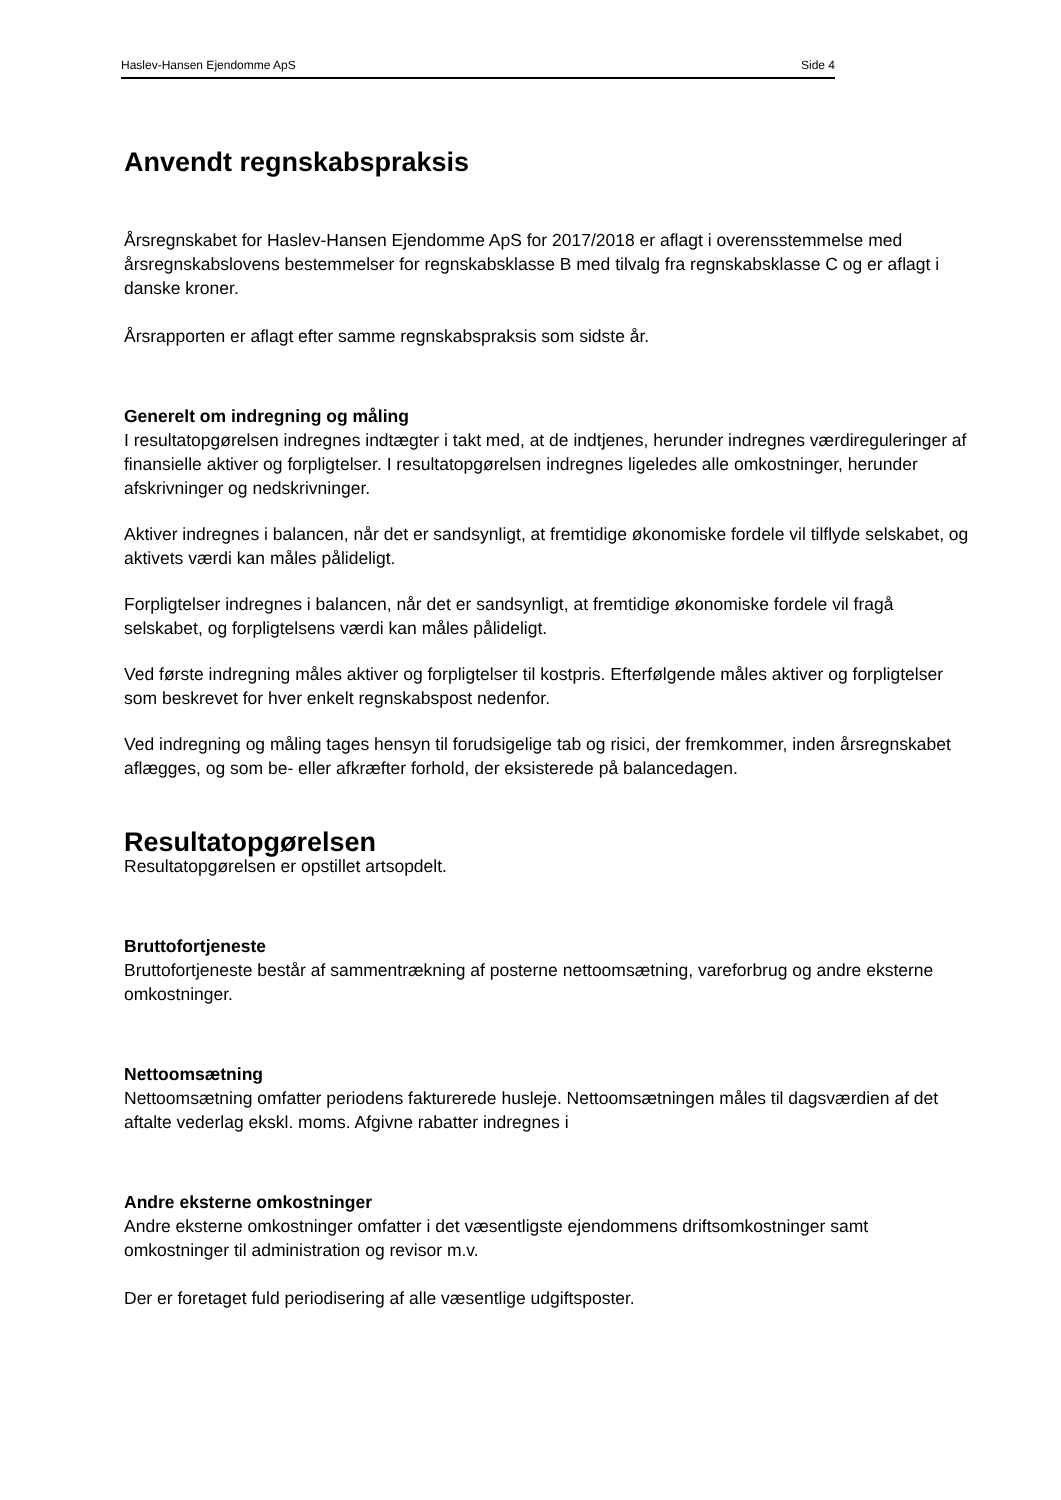Haslev-Hansen Ejendomme ApS Side 4
Anvendt regnskabspraksis
Årsregnskabet for Haslev-Hansen Ejendomme ApS for 2017/2018 er aflagt i overensstemmelse med årsregnskabslovens bestemmelser for regnskabsklasse B med tilvalg fra regnskabsklasse C og er aflagt i danske kroner.
Årsrapporten er aflagt efter samme regnskabspraksis som sidste år.
Generelt om indregning og måling
I resultatopgørelsen indregnes indtægter i takt med, at de indtjenes, herunder indregnes værdireguleringer af finansielle aktiver og forpligtelser. I resultatopgørelsen indregnes ligeledes alle omkostninger, herunder afskrivninger og nedskrivninger.
Aktiver indregnes i balancen, når det er sandsynligt, at fremtidige økonomiske fordele vil tilflyde selskabet, og aktivets værdi kan måles pålideligt.
Forpligtelser indregnes i balancen, når det er sandsynligt, at fremtidige økonomiske fordele vil fragå selskabet, og forpligtelsens værdi kan måles pålideligt.
Ved første indregning måles aktiver og forpligtelser til kostpris. Efterfølgende måles aktiver og forpligtelser som beskrevet for hver enkelt regnskabspost nedenfor.
Ved indregning og måling tages hensyn til forudsigelige tab og risici, der fremkommer, inden årsregnskabet aflægges, og som be- eller afkræfter forhold, der eksisterede på balancedagen.
Resultatopgørelsen
Resultatopgørelsen er opstillet artsopdelt.
Bruttofortjeneste
Bruttofortjeneste består af sammentrækning af posterne nettoomsætning, vareforbrug og andre eksterne omkostninger.
Nettoomsætning
Nettoomsætning omfatter periodens fakturerede husleje. Nettoomsætningen måles til dagsværdien af det aftalte vederlag ekskl. moms. Afgivne rabatter indregnes i
Andre eksterne omkostninger
Andre eksterne omkostninger omfatter i det væsentligste ejendommens driftsomkostninger samt omkostninger til administration og revisor m.v.
Der er foretaget fuld periodisering af alle væsentlige udgiftsposter.